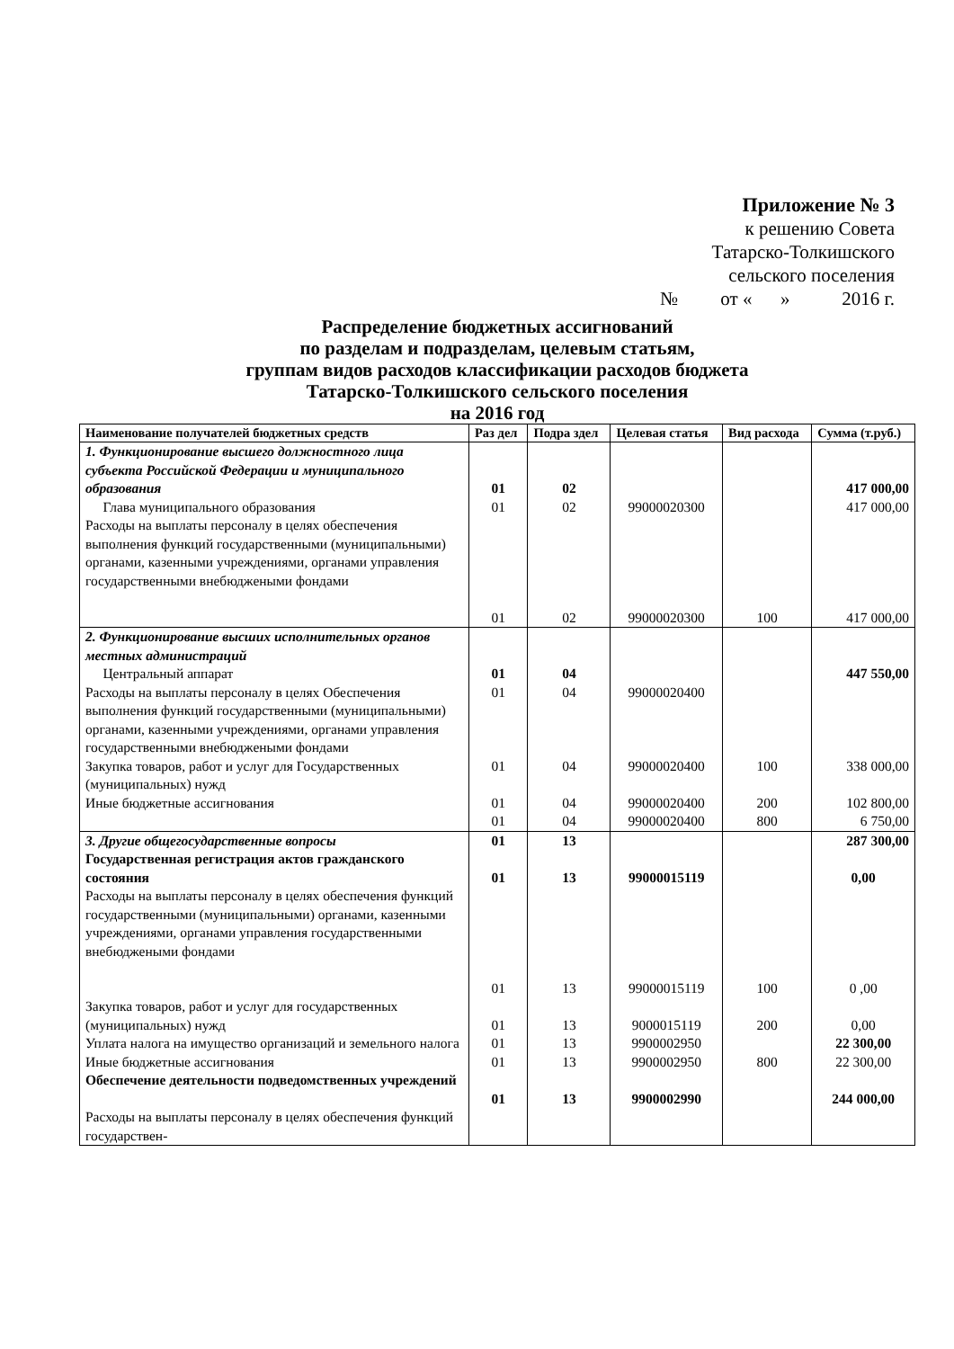Приложение № 3
к решению Совета
Татарско-Толкишского
сельского поселения
№ от « » 2016 г.
Распределение бюджетных ассигнований
по разделам и подразделам, целевым статьям,
группам видов расходов классификации расходов бюджета
Татарско-Толкишского сельского поселения
на 2016 год
| Наименование получателей бюджетных средств | Раз дел | Подра здел | Целевая статья | Вид расхода | Сумма (т.руб.) |
| --- | --- | --- | --- | --- | --- |
| 1. Функционирование высшего должностного лица субъекта Российской Федерации и муниципального образования | 01 | 02 | | | 417 000,00 |
| Глава муниципального образования | 01 | 02 | 99000020300 | | 417 000,00 |
| Расходы на выплаты персоналу в целях обеспечения выполнения функций государственными (муниципальными) органами, казенными учреждениями, органами управления государственными внебюджеными фондами | 01 | 02 | 99000020300 | 100 | 417 000,00 |
| 2. Функционирование высших исполнительных органов местных администраций | | | | | |
| Центральный аппарат | 01 | 04 | | | 447 550,00 |
| Расходы на выплаты персоналу в целях Обеспечения выполнения функций государственными (муниципальными) органами, казенными учреждениями, органами управления государственными внебюджеными фондами | 01 | 04 | 99000020400 | | |
| Закупка товаров, работ и услуг для Государственных (муниципальных) нужд | 01 | 04 | 99000020400 | 100 | 338 000,00 |
| Иные бюджетные ассигнования | 01 01 | 04 04 | 99000020400 99000020400 | 200 800 | 102 800,00 6 750,00 |
| 3. Другие общегосударственные вопросы | 01 | 13 | | | 287 300,00 |
| Государственная регистрация актов гражданского состояния | 01 | 13 | 99000015119 | | 0,00 |
| Расходы на выплаты персоналу в целях обеспечения функций государственными (муниципальными) органами, казенными учреждениями, органами управления государственными внебюджеными фондами | 01 | 13 | 99000015119 | 100 | 0 ,00 |
| Закупка товаров, работ и услуг для государственных (муниципальных) нужд | 01 | 13 | 9000015119 | 200 | 0,00 |
| Уплата налога на имущество организаций и земельного налога | 01 | 13 | 9900002950 | | 22 300,00 |
| Иные бюджетные ассигнования | 01 | 13 | 9900002950 | 800 | 22 300,00 |
| Обеспечение деятельности подведомственных учреждений | 01 | 13 | 9900002990 | | 244 000,00 |
| Расходы на выплаты персоналу в целях обеспечения функций государствен- | | | | | |